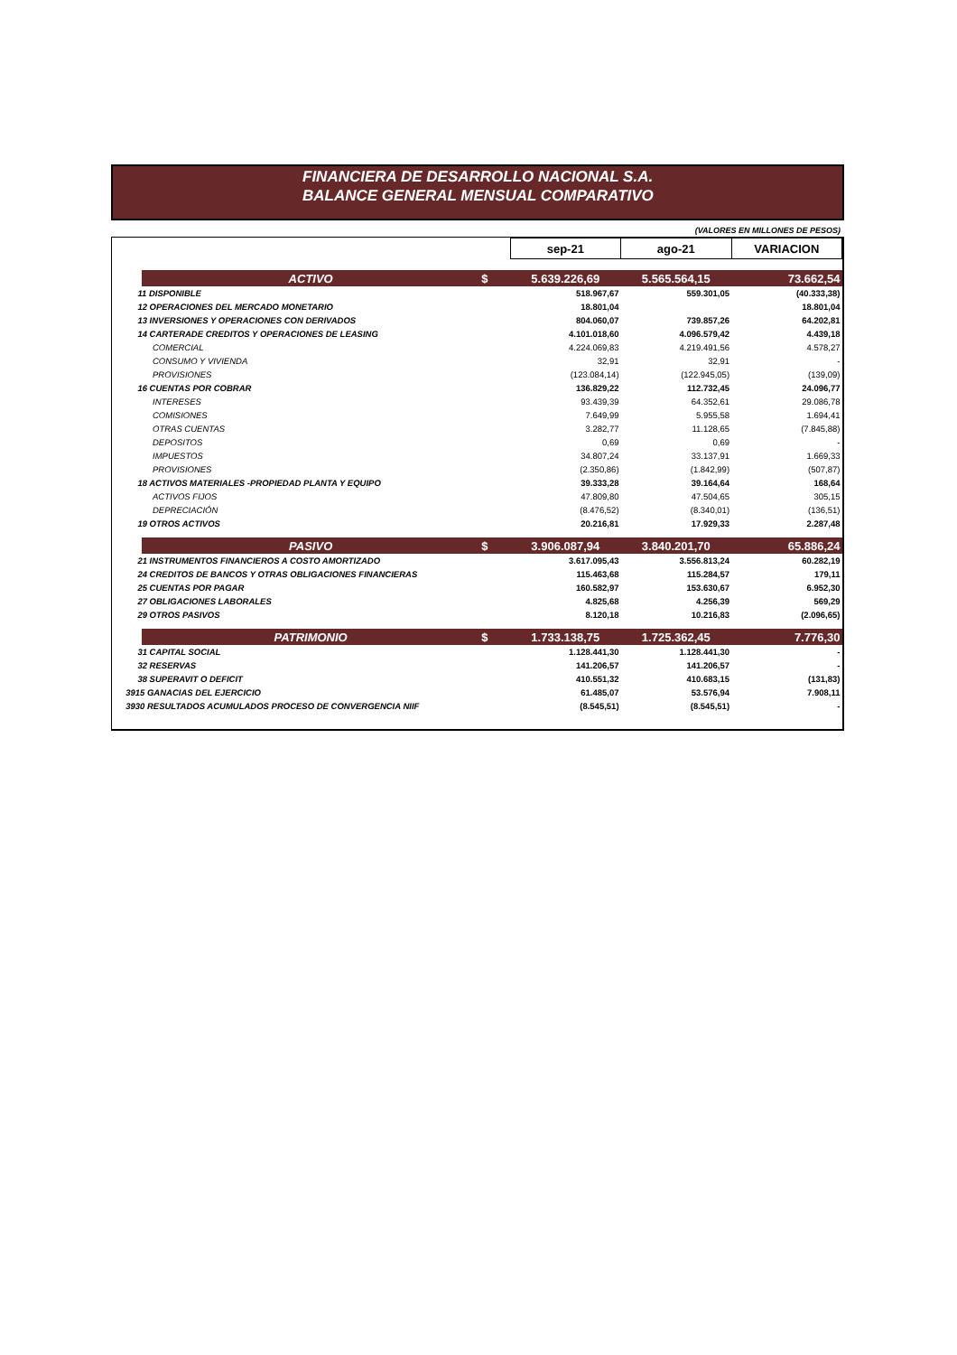FINANCIERA DE DESARROLLO NACIONAL S.A.
BALANCE GENERAL MENSUAL COMPARATIVO
(VALORES EN MILLONES DE PESOS)
| | | | sep-21 | ago-21 | VARIACION |
| --- | --- | --- | --- | --- | --- |
| | ACTIVO | $ | 5.639.226,69 | 5.565.564,15 | 73.662,54 |
| 11 DISPONIBLE | | | 518.967,67 | 559.301,05 | (40.333,38) |
| 12 OPERACIONES DEL MERCADO MONETARIO | | | 18.801,04 | | 18.801,04 |
| 13 INVERSIONES Y OPERACIONES CON DERIVADOS | | | 804.060,07 | 739.857,26 | 64.202,81 |
| 14 CARTERADE CREDITOS Y OPERACIONES DE LEASING | | | 4.101.018,60 | 4.096.579,42 | 4.439,18 |
| COMERCIAL | | | 4.224.069,83 | 4.219.491,56 | 4.578,27 |
| CONSUMO Y VIVIENDA | | | 32,91 | 32,91 | - |
| PROVISIONES | | | (123.084,14) | (122.945,05) | (139,09) |
| 16 CUENTAS POR COBRAR | | | 136.829,22 | 112.732,45 | 24.096,77 |
| INTERESES | | | 93.439,39 | 64.352,61 | 29.086,78 |
| COMISIONES | | | 7.649,99 | 5.955,58 | 1.694,41 |
| OTRAS CUENTAS | | | 3.282,77 | 11.128,65 | (7.845,88) |
| DEPOSITOS | | | 0,69 | 0,69 | - |
| IMPUESTOS | | | 34.807,24 | 33.137,91 | 1.669,33 |
| PROVISIONES | | | (2.350,86) | (1.842,99) | (507,87) |
| 18 ACTIVOS MATERIALES -PROPIEDAD PLANTA Y EQUIPO | | | 39.333,28 | 39.164,64 | 168,64 |
| ACTIVOS FIJOS | | | 47.809,80 | 47.504,65 | 305,15 |
| DEPRECIACIÓN | | | (8.476,52) | (8.340,01) | (136,51) |
| 19 OTROS ACTIVOS | | | 20.216,81 | 17.929,33 | 2.287,48 |
| | PASIVO | $ | 3.906.087,94 | 3.840.201,70 | 65.886,24 |
| 21 INSTRUMENTOS FINANCIEROS A COSTO AMORTIZADO | | | 3.617.095,43 | 3.556.813,24 | 60.282,19 |
| 24 CREDITOS DE BANCOS Y OTRAS OBLIGACIONES FINANCIERAS | | | 115.463,68 | 115.284,57 | 179,11 |
| 25 CUENTAS POR PAGAR | | | 160.582,97 | 153.630,67 | 6.952,30 |
| 27 OBLIGACIONES LABORALES | | | 4.825,68 | 4.256,39 | 569,29 |
| 29 OTROS PASIVOS | | | 8.120,18 | 10.216,83 | (2.096,65) |
| | PATRIMONIO | $ | 1.733.138,75 | 1.725.362,45 | 7.776,30 |
| 31 CAPITAL SOCIAL | | | 1.128.441,30 | 1.128.441,30 | - |
| 32 RESERVAS | | | 141.206,57 | 141.206,57 | - |
| 38 SUPERAVIT O DEFICIT | | | 410.551,32 | 410.683,15 | (131,83) |
| 3915 GANACIAS DEL EJERCICIO | | | 61.485,07 | 53.576,94 | 7.908,11 |
| 3930 RESULTADOS ACUMULADOS PROCESO DE CONVERGENCIA NIIF | | | (8.545,51) | (8.545,51) | - |